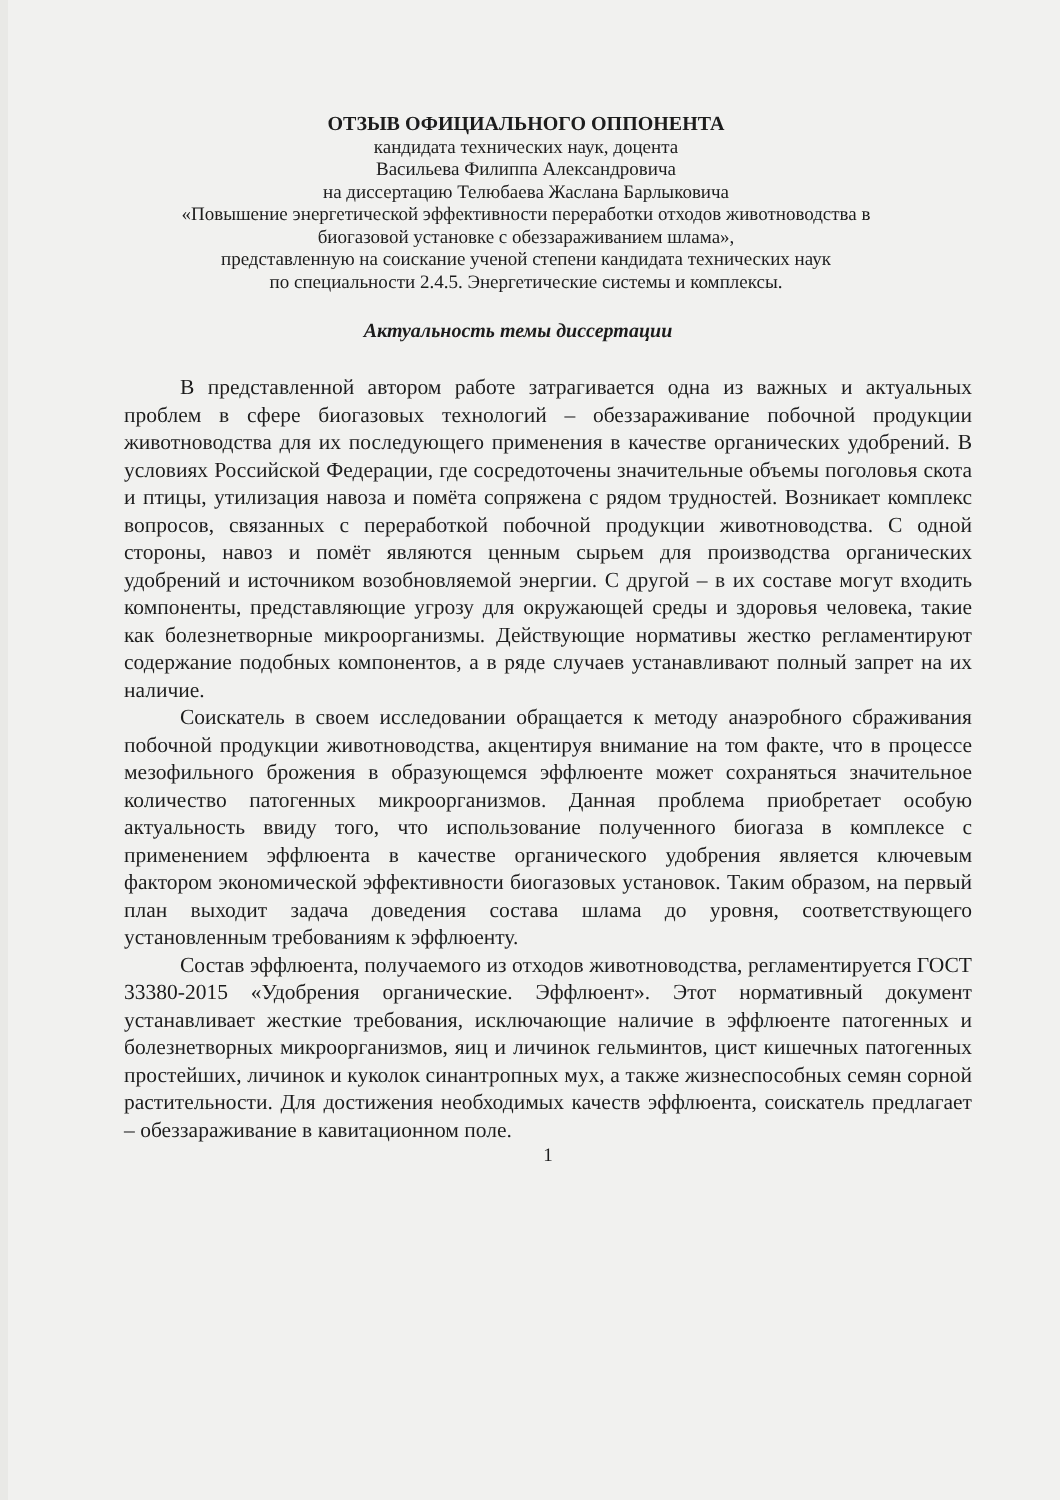ОТЗЫВ ОФИЦИАЛЬНОГО ОППОНЕНТА
кандидата технических наук, доцента
Васильева Филиппа Александровича
на диссертацию Телюбаева Жаслана Барлыковича
«Повышение энергетической эффективности переработки отходов животноводства в биогазовой установке с обеззараживанием шлама»,
представленную на соискание ученой степени кандидата технических наук
по специальности 2.4.5. Энергетические системы и комплексы.
Актуальность темы диссертации
В представленной автором работе затрагивается одна из важных и актуальных проблем в сфере биогазовых технологий – обеззараживание побочной продукции животноводства для их последующего применения в качестве органических удобрений. В условиях Российской Федерации, где сосредоточены значительные объемы поголовья скота и птицы, утилизация навоза и помёта сопряжена с рядом трудностей. Возникает комплекс вопросов, связанных с переработкой побочной продукции животноводства. С одной стороны, навоз и помёт являются ценным сырьем для производства органических удобрений и источником возобновляемой энергии. С другой – в их составе могут входить компоненты, представляющие угрозу для окружающей среды и здоровья человека, такие как болезнетворные микроорганизмы. Действующие нормативы жестко регламентируют содержание подобных компонентов, а в ряде случаев устанавливают полный запрет на их наличие.
Соискатель в своем исследовании обращается к методу анаэробного сбраживания побочной продукции животноводства, акцентируя внимание на том факте, что в процессе мезофильного брожения в образующемся эффлюенте может сохраняться значительное количество патогенных микроорганизмов. Данная проблема приобретает особую актуальность ввиду того, что использование полученного биогаза в комплексе с применением эффлюента в качестве органического удобрения является ключевым фактором экономической эффективности биогазовых установок. Таким образом, на первый план выходит задача доведения состава шлама до уровня, соответствующего установленным требованиям к эффлюенту.
Состав эффлюента, получаемого из отходов животноводства, регламентируется ГОСТ 33380-2015 «Удобрения органические. Эффлюент». Этот нормативный документ устанавливает жесткие требования, исключающие наличие в эффлюенте патогенных и болезнетворных микроорганизмов, яиц и личинок гельминтов, цист кишечных патогенных простейших, личинок и куколок синантропных мух, а также жизнеспособных семян сорной растительности. Для достижения необходимых качеств эффлюента, соискатель предлагает – обеззараживание в кавитационном поле.
1